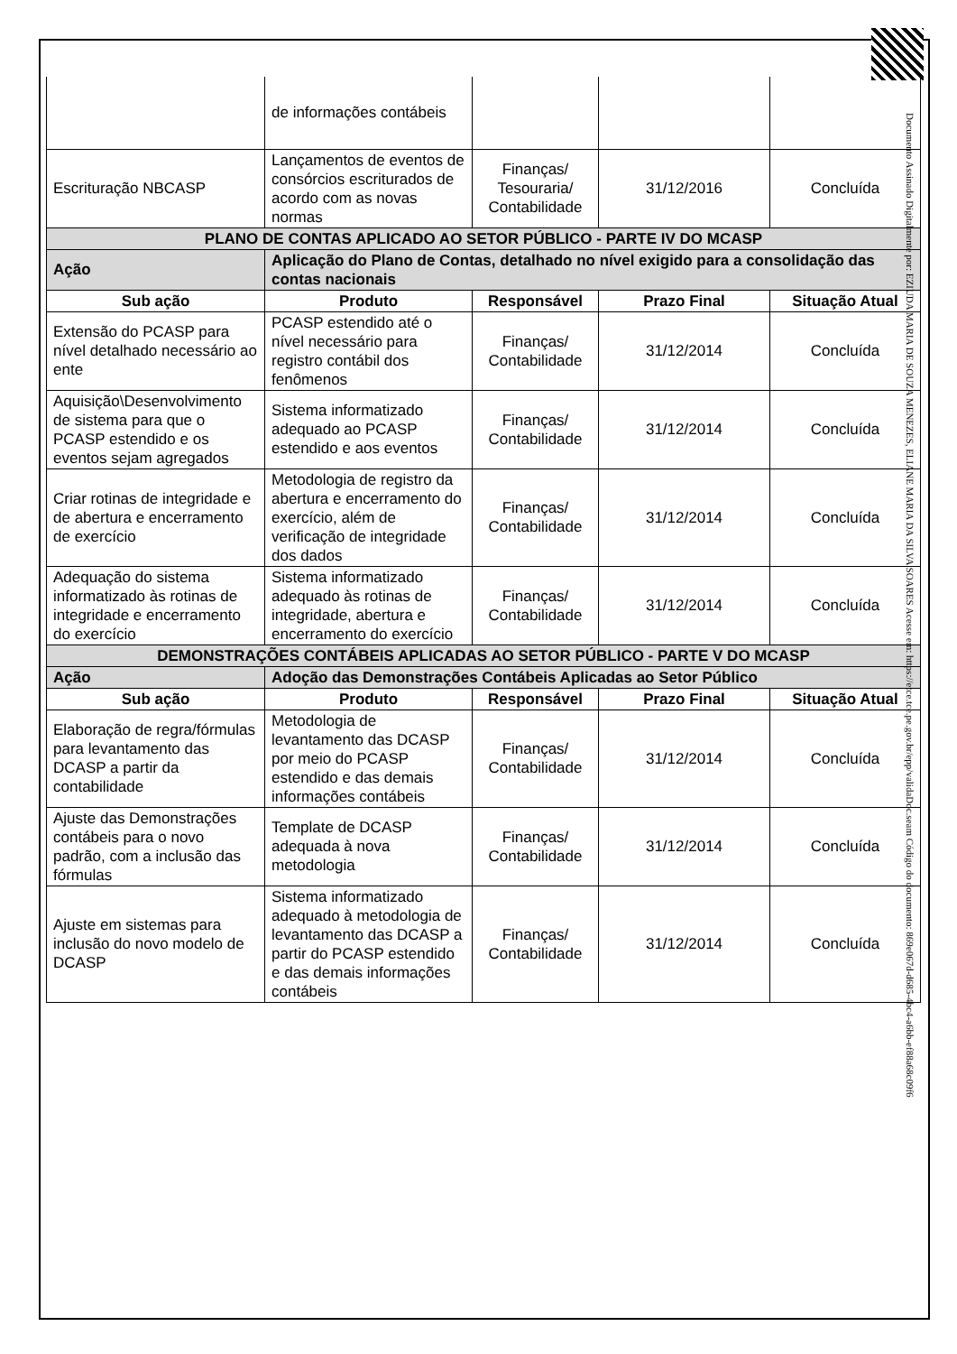| | de informações contábeis | | | |
| Escrituração NBCASP | Lançamentos de eventos de consórcios escriturados de acordo com as novas normas | Finanças/ Tesouraria/ Contabilidade | 31/12/2016 | Concluída |
| PLANO DE CONTAS APLICADO AO SETOR PÚBLICO - PARTE IV DO MCASP | | | | |
| Ação | Aplicação do Plano de Contas, detalhado no nível exigido para a consolidação das contas nacionais | | | |
| Sub ação | Produto | Responsável | Prazo Final | Situação Atual |
| Extensão do PCASP para nível detalhado necessário ao ente | PCASP estendido até o nível necessário para registro contábil dos fenômenos | Finanças/ Contabilidade | 31/12/2014 | Concluída |
| Aquisição\Desenvolvimento de sistema para que o PCASP estendido e os eventos sejam agregados | Sistema informatizado adequado ao PCASP estendido e aos eventos | Finanças/ Contabilidade | 31/12/2014 | Concluída |
| Criar rotinas de integridade e de abertura e encerramento de exercício | Metodologia de registro da abertura e encerramento do exercício, além de verificação de integridade dos dados | Finanças/ Contabilidade | 31/12/2014 | Concluída |
| Adequação do sistema informatizado às rotinas de integridade e encerramento do exercício | Sistema informatizado adequado às rotinas de integridade, abertura e encerramento do exercício | Finanças/ Contabilidade | 31/12/2014 | Concluída |
| DEMONSTRAÇÕES CONTÁBEIS APLICADAS AO SETOR PÚBLICO - PARTE V DO MCASP | | | | |
| Ação | Adoção das Demonstrações Contábeis Aplicadas ao Setor Público | | | |
| Sub ação | Produto | Responsável | Prazo Final | Situação Atual |
| Elaboração de regra/fórmulas para levantamento das DCASP a partir da contabilidade | Metodologia de levantamento das DCASP por meio do PCASP estendido e das demais informações contábeis | Finanças/ Contabilidade | 31/12/2014 | Concluída |
| Ajuste das Demonstrações contábeis para o novo padrão, com a inclusão das fórmulas | Template de DCASP adequada à nova metodologia | Finanças/ Contabilidade | 31/12/2014 | Concluída |
| Ajuste em sistemas para inclusão do novo modelo de DCASP | Sistema informatizado adequado à metodologia de levantamento das DCASP a partir do PCASP estendido e das demais informações contábeis | Finanças/ Contabilidade | 31/12/2014 | Concluída |
Documento Assinado Digitalmente por: EZIUDA MARIA DE SOUZA MENEZES, ELIANE MARIA DA SILVA SOARES Acesse em: https://etce.tce.pe.gov.br/epp/validaDoc.seam Código do documento: 869e067d-d685-4bc4-a6bb-ef88a68c09f6